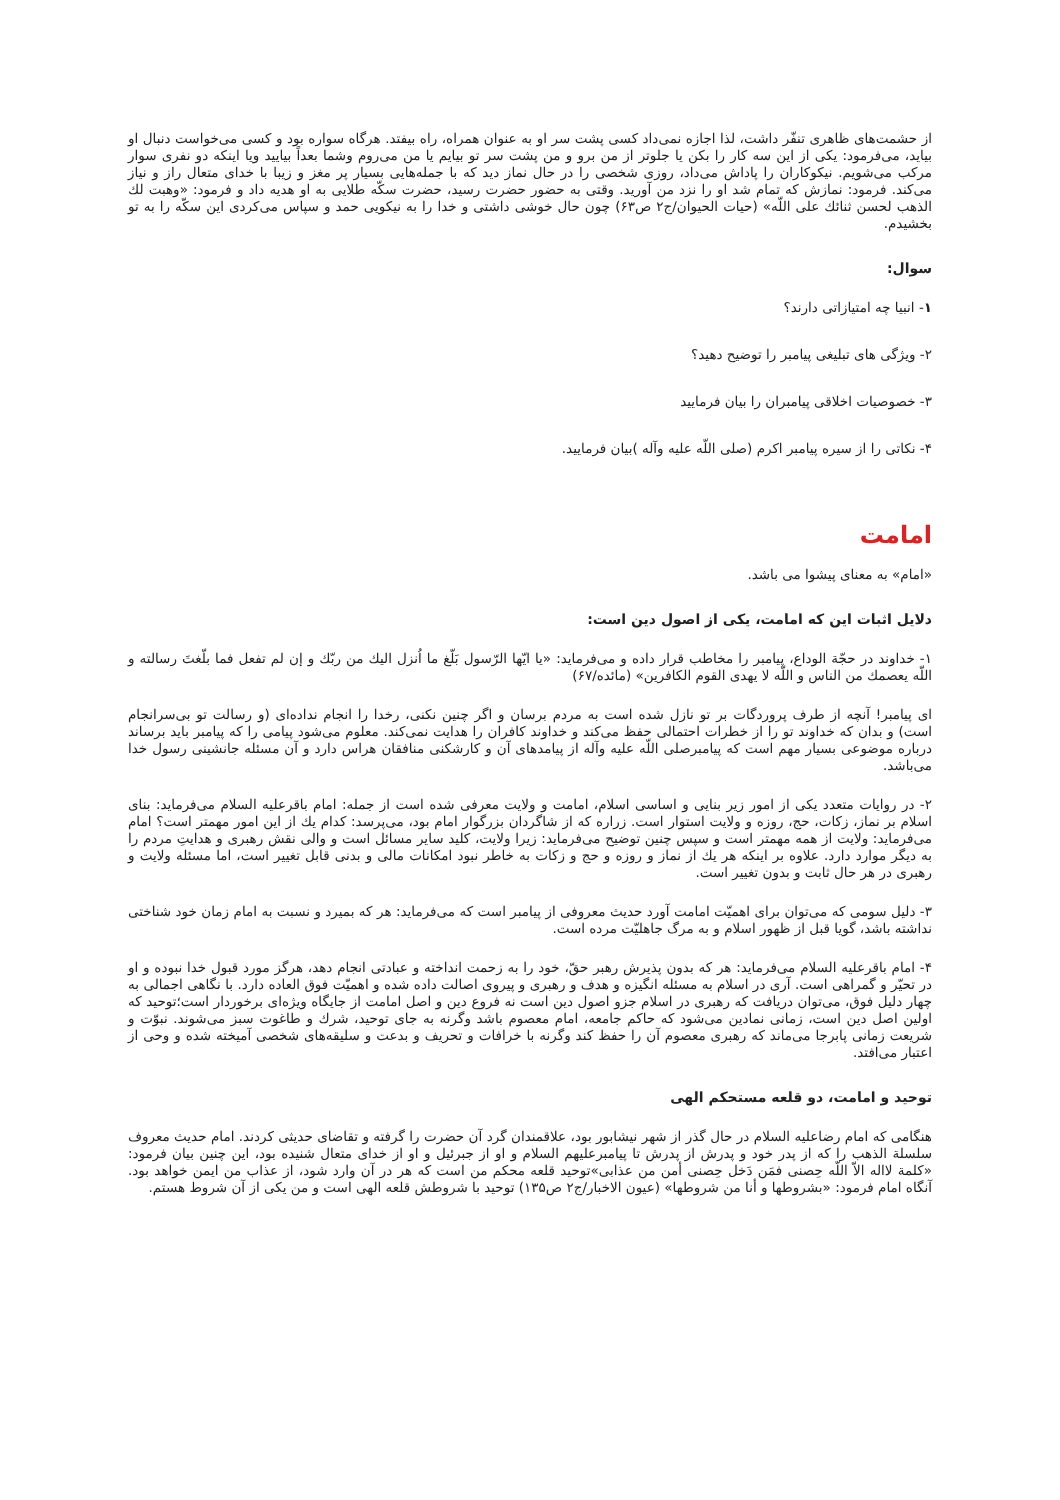از حشمت‌های ظاهری تنفّر داشت، لذا اجازه نمی‌داد کسی پشت سر او به عنوان همراه، راه بیفتد. هرگاه سواره بود و کسی می‌خواست دنبال او بیاید، می‌فرمود: یکی از این سه کار را بکن یا جلوتر از من برو و من پشت سر تو بیایم یا من می‌روم وشما بعداً بیایید ویا اینکه دو نفری سوار مرکب می‌شویم. نیکوکاران را پاداش می‌داد، روزی شخصی را در حال نماز دید که با جمله‌هایی بسیار پر مغز و زیبا با خدای متعال راز و نیاز می‌کند. فرمود: نمازش که تمام شد او را نزد من آورید. وقتی به حضور حضرت رسید، حضرت سکّه طلایی به او هدیه داد و فرمود: «وهبت لك الذهب لحسن ثنائك علی اللّه» (حیات الحیوان/ج۲ ص۶۳) چون حال خوشی داشتی و خدا را به نیکویی حمد و سپاس می‌کردی این سکّه را به تو بخشیدم.
سوال:
۱- انبیا چه امتیازاتی دارند؟
۲- ویژگی های تبلیغی پیامبر را توضیح دهید؟
۳- خصوصیات اخلاقی پیامبران را بیان فرمایید
۴- نکاتی را از سیره پیامبر اکرم (صلی اللّه علیه وآله )بیان فرمایید.
امامت
«امام» به معنای پیشوا می باشد.
دلایل اثبات این که امامت، یکی از اصول دین است:
۱- خداوند در حجّة الوداع، پیامبر را مخاطب قرار داده و می‌فرماید: «یا ایّها الرّسول بَلّغ ما اُنزل الیك من ربّك و إن لم تفعل فما بلّغتَ رسالته و اللّه یعصمك من الناس و اللّه لا یهدی القوم الکافرین» (مائده/۶۷)
ای پیامبر! آنچه از طرف پروردگات بر تو نازل شده است به مردم برسان و اگر چنین نکنی، رخدا را انجام نداده‌ای (و رسالت تو بی‌سرانجام است) و بدان که خداوند تو را از خطرات احتمالی حفظ می‌کند و خداوند کافران را هدایت نمی‌کند. معلوم می‌شود پیامی را که پیامبر باید برساند درباره موضوعی بسیار مهم است که پیامبرصلی اللّه علیه وآله از پیامدهای آن و کارشکنی منافقان هراس دارد و آن مسئله جانشینی رسول خدا می‌باشد.
۲- در روایات متعدد یکی از امور زیر بنایی و اساسی اسلام، امامت و ولایت معرفی شده است از جمله: امام باقرعلیه السلام می‌فرماید: بنای اسلام بر نماز، زکات، حج، روزه و ولایت استوار است. زراره که از شاگردان بزرگوار امام بود، می‌پرسد: کدام یك از این امور مهمتر است؟ امام می‌فرماید: ولایت از همه مهمتر است و سپس چنین توضیح می‌فرماید: زیرا ولایت، کلید سایر مسائل است و والی نقش رهبری و هدایتِ مردم را به دیگر موارد دارد. علاوه بر اینکه هر یك از نماز و روزه و حج و زکات به خاطر نبود امکانات مالی و بدنی قابل تغییر است، اما مسئله ولایت و رهبری در هر حال ثابت و بدون تغییر است.
۳- دلیل سومی که می‌توان برای اهمیّت امامت آورد حدیث معروفی از پیامبر است که می‌فرماید: هر که بمیرد و نسبت به امام زمان خود شناختی نداشته باشد، گویا قبل از ظهور اسلام و به مرگ جاهلیّت مرده است.
۴- امام باقرعلیه السلام می‌فرماید: هر که بدون پذیرش رهبر حقّ، خود را به زحمت انداخته و عبادتی انجام دهد، هرگز مورد قبول خدا نبوده و او در تحیّر و گمراهی است. آری در اسلام به مسئله انگیزه و هدف و رهبری و پیروی اصالت داده شده و اهمیّت فوق العاده دارد. با نگاهی اجمالی به چهار دلیل فوق، می‌توان دریافت که رهبری در اسلام جزو اصول دین است نه فروع دین و اصل امامت از جایگاه ویژه‌ای برخوردار است؛توحید که اولین اصل دین است، زمانی نمادین می‌شود که حاکم جامعه، امام معصوم باشد وگرنه به جای توحید، شرك و طاغوت سبز می‌شوند. نبوّت و شریعت زمانی پابرجا می‌ماند که رهبری معصوم آن را حفظ کند وگرنه با خرافات و تحریف و بدعت و سلیقه‌های شخصی آمیخته شده و وحی از اعتبار می‌افتد.
توحید و امامت، دو قلعه مستحکم الهی
هنگامی که امام رضاعلیه السلام در حال گذر از شهر نیشابور بود، علاقمندان گرد آن حضرت را گرفته و تقاضای حدیثی کردند. امام حدیث معروف سلسلة الذهب را که از پدر خود و پدرش از پدرش تا پیامبرعلیهم السلام و او از جبرئیل و او از خدای متعال شنیده بود، این چنین بیان فرمود: «کلمة لااله الاّ اللّه حِصنی فمَن دَخل حِصنی أمن من عذابی»توحید قلعه محکم من است که هر در آن وارد شود، از عذاب من ایمن خواهد بود. آنگاه امام فرمود: «بشروطها و أنا من شروطها» (عیون الاخبار/ج۲ ص۱۳۵) توحید با شروطش قلعه الهی است و من یکی از آن شروط هستم.